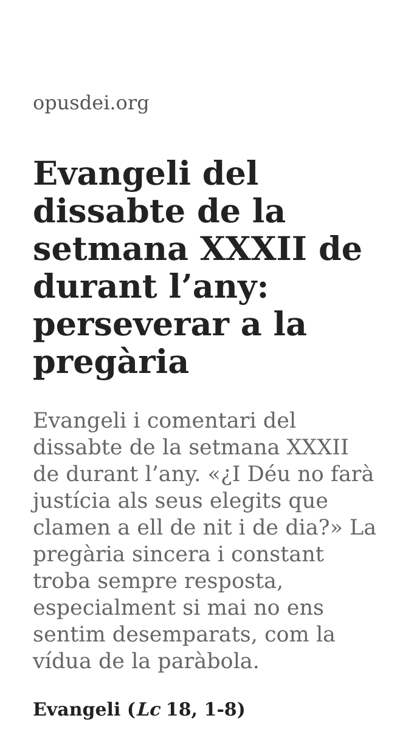opusdei.org
Evangeli del dissabte de la setmana XXXII de durant l’any: perseverar a la pregària
Evangeli i comentari del dissabte de la setmana XXXII de durant l’any. «¿I Déu no farà justícia als seus elegits que clamen a ell de nit i de dia?» La pregària sincera i constant troba sempre resposta, especialment si mai no ens sentim desemparats, com la vídua de la paràbola.
Evangeli (Lc 18, 1-8)